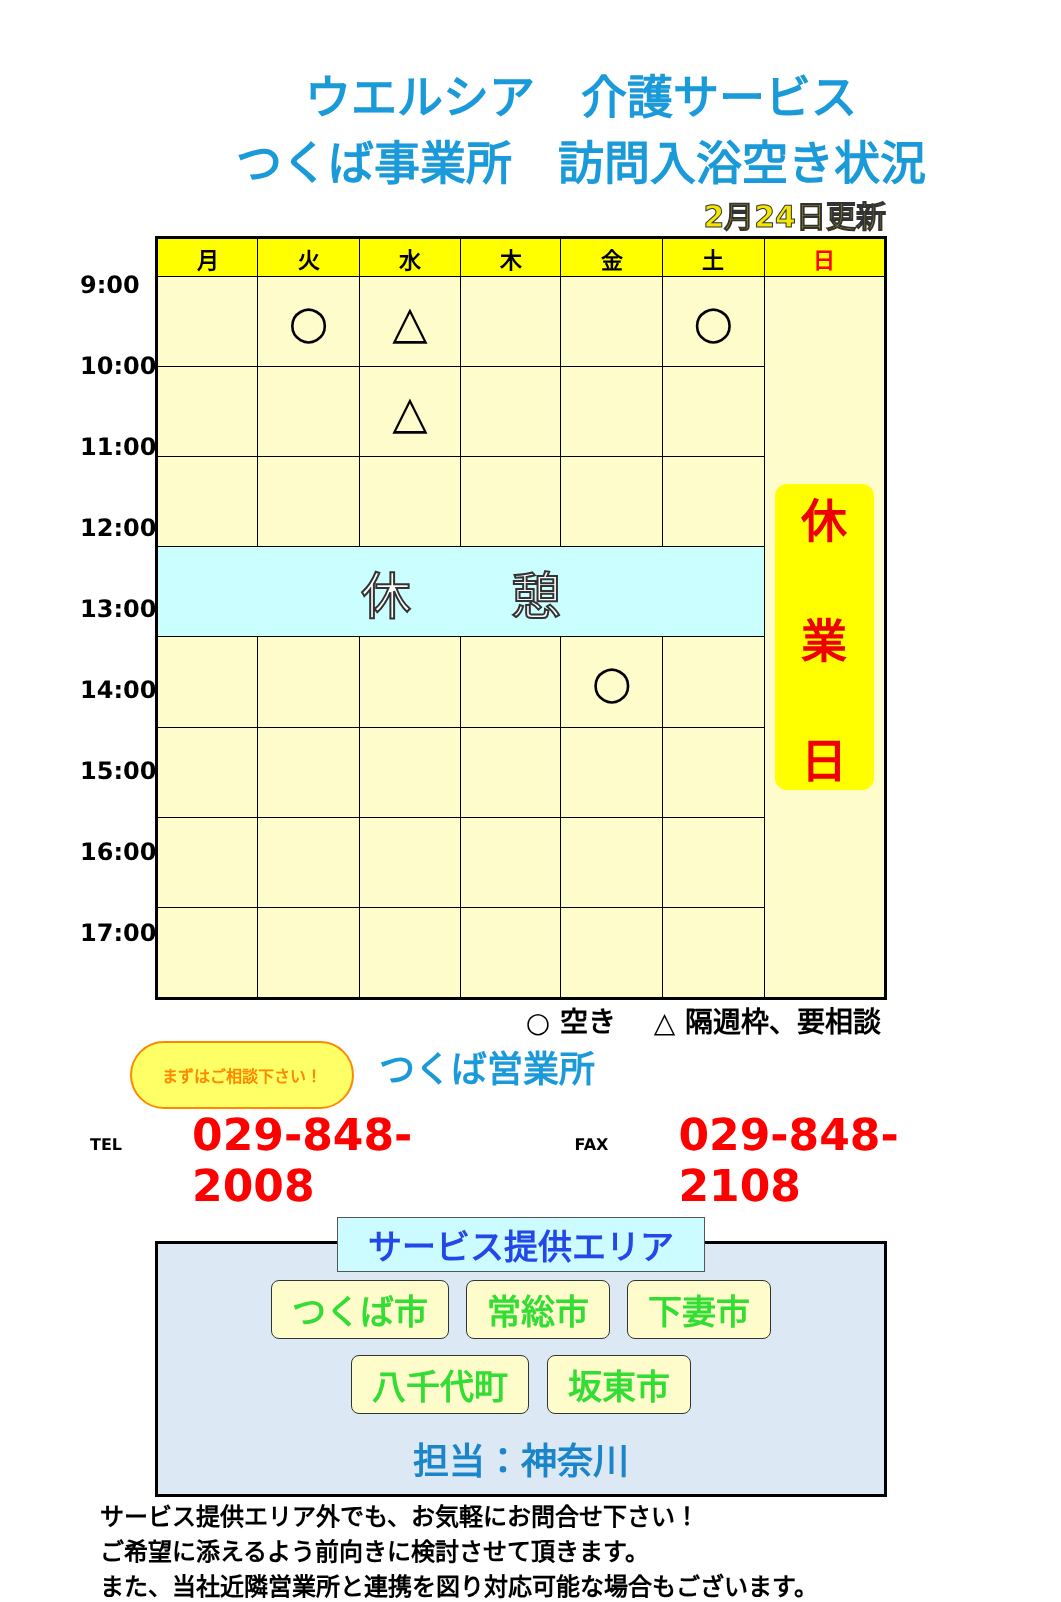ウエルシア　介護サービス
つくば事業所　訪問入浴空き状況
2月24日更新
9:00
10:00
11:00
12:00
13:00
14:00
15:00
16:00
17:00
| 月 | 火 | 水 | 木 | 金 | 土 | 日 |
| --- | --- | --- | --- | --- | --- | --- |
| | ○ | △ | | | ○ | 休 業 日 |
| | | △ | | | | |
| 休 憩 | | | | | | |
| | | | | ○ | | |
○ 空き　 △ 隔週枠、要相談
まずはご相談下さい！ つくば営業所
TEL 029-848-2008 FAX 029-848-2108
サービス提供エリア
つくば市 常総市 下妻市
八千代町 坂東市
担当：神奈川
サービス提供エリア外でも、お気軽にお問合せ下さい！
ご希望に添えるよう前向きに検討させて頂きます。
また、当社近隣営業所と連携を図り対応可能な場合もございます。